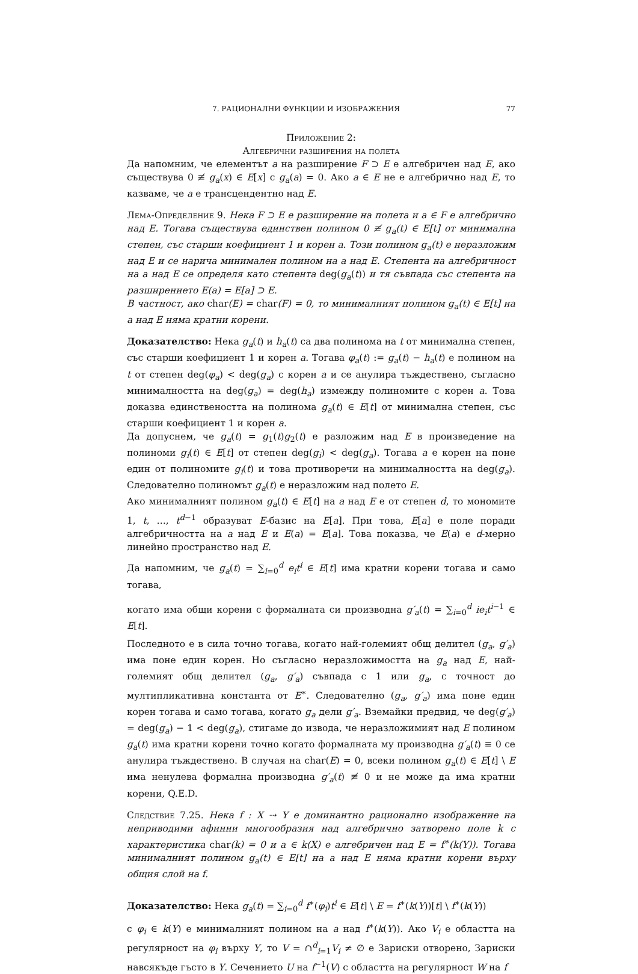7. РАЦИОНАЛНИ ФУНКЦИИ И ИЗОБРАЖЕНИЯ 77
Приложение 2:
Алгебрични разширения на полета
Да напомним, че елементът a на разширение F ⊃ E е алгебричен над E, ако съществува 0 ≢ g<sub>a</sub>(x) ∈ E[x] с g<sub>a</sub>(a) = 0. Ако a ∈ E не е алгебрично над E, то казваме, че a е трансцендентно над E.
Лема-Определение 9. Нека F ⊃ E е разширение на полета и a ∈ F е алгебрично над E. Тогава съществува единствен полином 0 ≢ g<sub>a</sub>(t) ∈ E[t] от минимална степен, със старши коефициент 1 и корен a. Този полином g<sub>a</sub>(t) е неразложим над E и се нарича минимален полином на a над E. Степента на алгебричност на a над E се определя като степента deg(g<sub>a</sub>(t)) и тя съвпада със степента на разширението E(a) = E[a] ⊃ E.
В частност, ако char(E) = char(F) = 0, то минималният полином g<sub>a</sub>(t) ∈ E[t] на a над E няма кратни корени.
Доказателство: Нека g<sub>a</sub>(t) и h<sub>a</sub>(t) са два полинома на t от минимална степен, със старши коефициент 1 и корен a. Тогава φ<sub>a</sub>(t) := g<sub>a</sub>(t) − h<sub>a</sub>(t) е полином на t от степен deg(φ<sub>a</sub>) < deg(g<sub>a</sub>) с корен a и се анулира тъждествено, съгласно минималността на deg(g<sub>a</sub>) = deg(h<sub>a</sub>) измежду полиномите с корен a. Това доказва единствеността на полинома g<sub>a</sub>(t) ∈ E[t] от минимална степен, със старши коефициент 1 и корен a.
Да допуснем, че g<sub>a</sub>(t) = g<sub>1</sub>(t)g<sub>2</sub>(t) е разложим над E в произведение на полиноми g<sub>i</sub>(t) ∈ E[t] от степен deg(g<sub>i</sub>) < deg(g<sub>a</sub>). Тогава a е корен на поне един от полиномите g<sub>i</sub>(t) и това противоречи на минималността на deg(g<sub>a</sub>). Следователно полиномът g<sub>a</sub>(t) е неразложим над полето E.
Ако минималният полином g<sub>a</sub>(t) ∈ E[t] на a над E е от степен d, то мономите 1, t, …, t<sup>d−1</sup> образуват E-базис на E[a]. При това, E[a] е поле поради алгебричността на a над E и E(a) = E[a]. Това показва, че E(a) е d-мерно линейно пространство над E.
Да напомним, че g<sub>a</sub>(t) = ∑<sub>i=0</sub><sup>d</sup> e<sub>i</sub>t<sup>i</sup> ∈ E[t] има кратни корени тогава и само тогава,
когато има общи корени с формалната си производна g′<sub>a</sub>(t) = ∑<sub>i=0</sub><sup>d</sup> ie<sub>i</sub>t<sup>i−1</sup> ∈ E[t].
Последното е в сила точно тогава, когато най-големият общ делител (g<sub>a</sub>, g′<sub>a</sub>) има поне един корен. Но съгласно неразложимостта на g<sub>a</sub> над E, най-големият общ делител (g<sub>a</sub>, g′<sub>a</sub>) съвпада с 1 или g<sub>a</sub>, с точност до мултипликативна константа от E<sup>∗</sup>. Следователно (g<sub>a</sub>, g′<sub>a</sub>) има поне един корен тогава и само тогава, когато g<sub>a</sub> дели g′<sub>a</sub>. Вземайки предвид, че deg(g′<sub>a</sub>) = deg(g<sub>a</sub>) − 1 < deg(g<sub>a</sub>), стигаме до извода, че неразложимият над E полином g<sub>a</sub>(t) има кратни корени точно когато формалната му производна g′<sub>a</sub>(t) ≡ 0 се анулира тъждествено. В случая на char(E) = 0, всеки полином g<sub>a</sub>(t) ∈ E[t] \ E има ненулева формална производна g′<sub>a</sub>(t) ≢ 0 и не може да има кратни корени, Q.E.D.
Следствие 7.25. Нека f : X ⇢ Y е доминантно рационално изображение на неприводими афинни многообразия над алгебрично затворено поле k с характеристика char(k) = 0 и a ∈ k(X) е алгебричен над E = f<sup>∗</sup>(k(Y)). Тогава минималният полином g<sub>a</sub>(t) ∈ E[t] на a над E няма кратни корени върху общия слой на f.
Доказателство: Нека g<sub>a</sub>(t) = ∑<sub>i=0</sub><sup>d</sup> f<sup>∗</sup>(φ<sub>i</sub>)t<sup>i</sup> ∈ E[t] \ E = f<sup>∗</sup>(k(Y))[t] \ f<sup>∗</sup>(k(Y))
с φ<sub>i</sub> ∈ k(Y) е минималният полином на a над f<sup>∗</sup>(k(Y)). Ако V<sub>i</sub> е областта на регулярност на φ<sub>i</sub> върху Y, то V = ∩<sup>d</sup><sub>i=1</sub>V<sub>i</sub> ≠ ∅ е Зариски отворено, Зариски навсякъде гъсто в Y. Сечението U на f<sup>−1</sup>(V) с областта на регулярност W на f